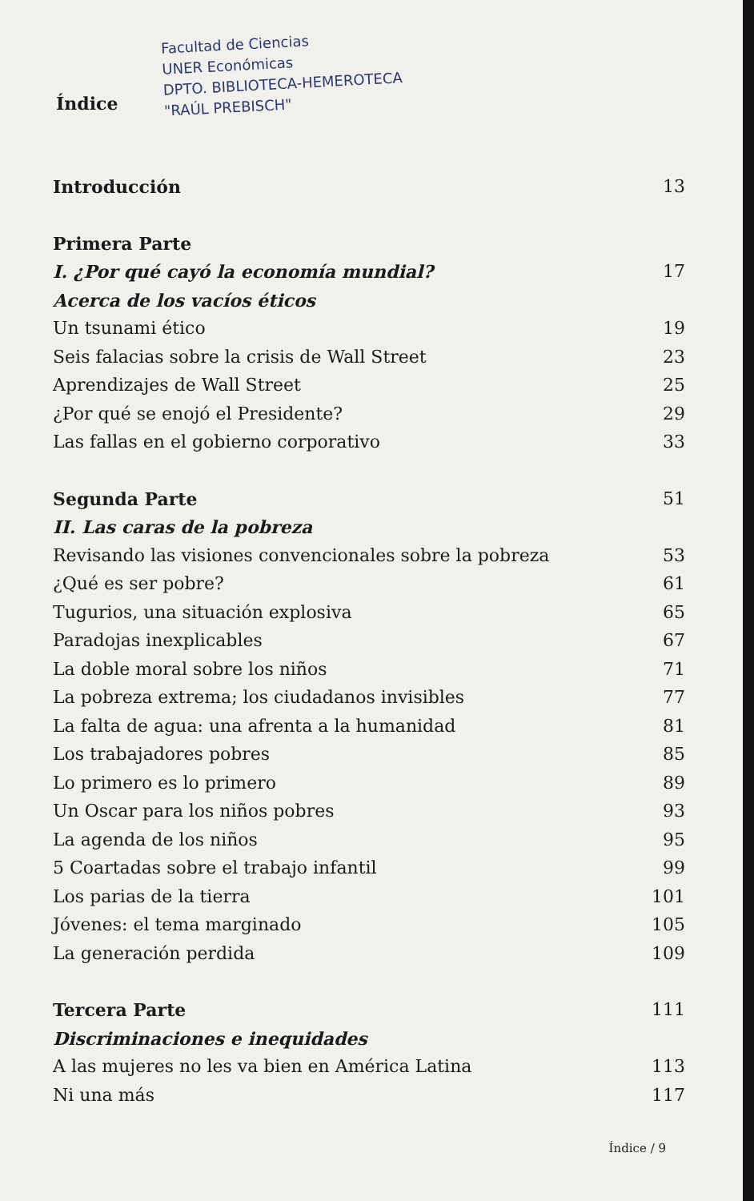Índice Facultad de Ciencias
UNER Económicas
DPTO. BIBLIOTECA-HEMEROTECA
"RAÚL PREBISCH"
| Introducción | 13 |
| Primera Parte | |
| I. ¿Por qué cayó la economía mundial? | 17 |
| Acerca de los vacíos éticos | |
| Un tsunami ético | 19 |
| Seis falacias sobre la crisis de Wall Street | 23 |
| Aprendizajes de Wall Street | 25 |
| ¿Por qué se enojó el Presidente? | 29 |
| Las fallas en el gobierno corporativo | 33 |
| Segunda Parte | 51 |
| II. Las caras de la pobreza | |
| Revisando las visiones convencionales sobre la pobreza | 53 |
| ¿Qué es ser pobre? | 61 |
| Tugurios, una situación explosiva | 65 |
| Paradojas inexplicables | 67 |
| La doble moral sobre los niños | 71 |
| La pobreza extrema; los ciudadanos invisibles | 77 |
| La falta de agua: una afrenta a la humanidad | 81 |
| Los trabajadores pobres | 85 |
| Lo primero es lo primero | 89 |
| Un Oscar para los niños pobres | 93 |
| La agenda de los niños | 95 |
| 5 Coartadas sobre el trabajo infantil | 99 |
| Los parias de la tierra | 101 |
| Jóvenes: el tema marginado | 105 |
| La generación perdida | 109 |
| Tercera Parte | 111 |
| Discriminaciones e inequidades | |
| A las mujeres no les va bien en América Latina | 113 |
| Ni una más | 117 |
Índice / 9